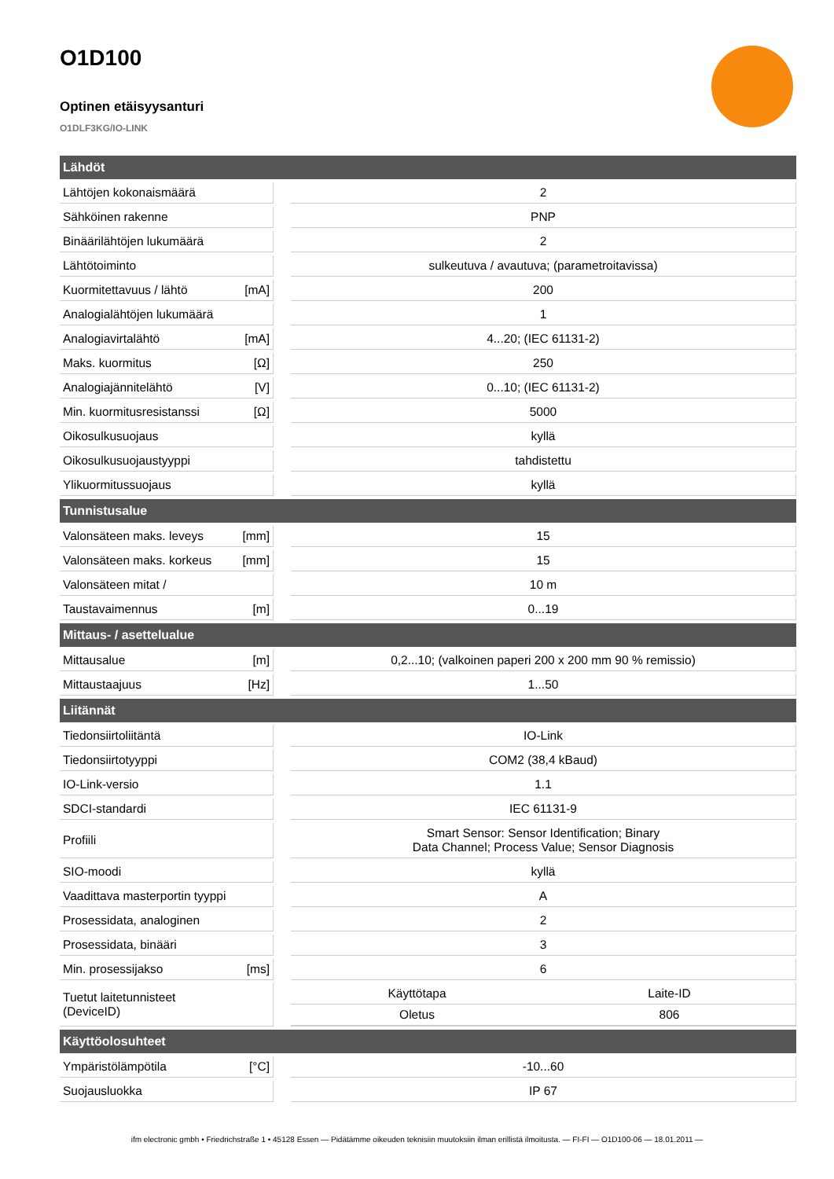O1D100
Optinen etäisyysanturi
O1DLF3KG/IO-LINK
| Lähdöt | | | |
| --- | --- | --- | --- |
| Lähtöjen kokonaismäärä | | | 2 |
| Sähköinen rakenne | | | PNP |
| Binäärilähtöjen lukumäärä | | | 2 |
| Lähtötoiminto | | | sulkeutuva / avautuva; (parametroitavissa) |
| Kuormitettavuus / lähtö | [mA] | | 200 |
| Analogialähtöjen lukumäärä | | | 1 |
| Analogiavirtalähtö | [mA] | | 4...20; (IEC 61131-2) |
| Maks. kuormitus | [Ω] | | 250 |
| Analogiajännitelähtö | [V] | | 0...10; (IEC 61131-2) |
| Min. kuormitusresistanssi | [Ω] | | 5000 |
| Oikosulkusuojaus | | | kyllä |
| Oikosulkusuojaustyyppi | | | tahdistettu |
| Ylikuormitussuojaus | | | kyllä |
| Tunnistusalue | | | |
| Valonsäteen maks. leveys | [mm] | | 15 |
| Valonsäteen maks. korkeus | [mm] | | 15 |
| Valonsäteen mitat / | | | 10 m |
| Taustavaimennus | [m] | | 0...19 |
| Mittaus- / asettelualue | | | |
| Mittausalue | [m] | | 0,2...10; (valkoinen paperi 200 x 200 mm 90 % remissio) |
| Mittaustaajuus | [Hz] | | 1...50 |
| Liitännät | | | |
| Tiedonsiirtoliitäntä | | | IO-Link |
| Tiedonsiirtotyyppi | | | COM2 (38,4 kBaud) |
| IO-Link-versio | | | 1.1 |
| SDCI-standardi | | | IEC 61131-9 |
| Profiili | | | Smart Sensor: Sensor Identification; Binary Data Channel; Process Value; Sensor Diagnosis |
| SIO-moodi | | | kyllä |
| Vaadittava masterportin tyyppi | | | A |
| Prosessidata, analoginen | | | 2 |
| Prosessidata, binääri | | | 3 |
| Min. prosessijakso | [ms] | | 6 |
| Tuetut laitetunnisteet (DeviceID) | | | / Käyttötapa / Laite-ID / / Oletus / 806 / |
| Käyttöolosuhteet | | | |
| Ympäristölämpötila | [°C] | | -10...60 |
| Suojausluokka | | | IP 67 |
ifm electronic gmbh • Friedrichstraße 1 • 45128 Essen — Pidätämme oikeuden teknisiin muutoksiin ilman erillistä ilmoitusta. — FI-FI — O1D100-06 — 18.01.2011 —